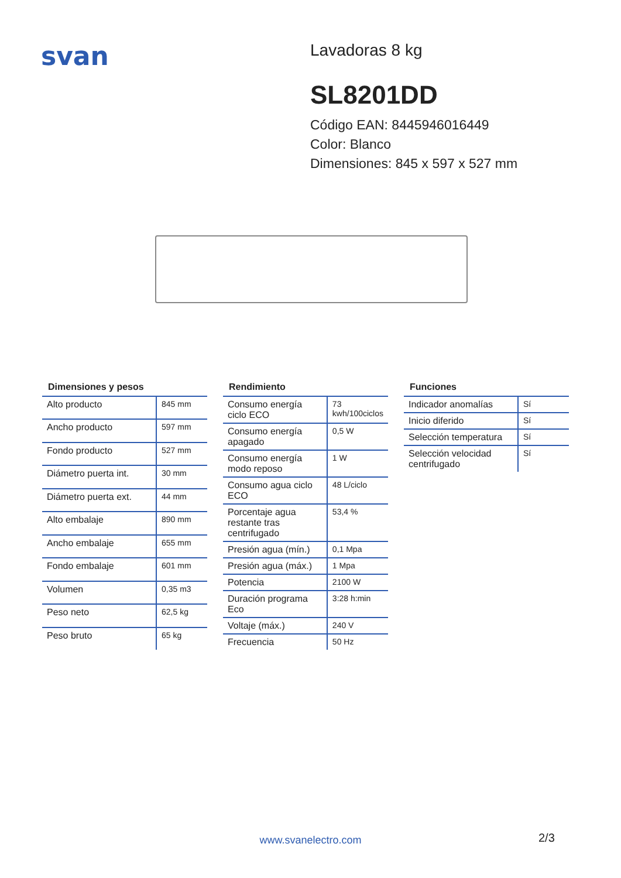svan
Lavadoras 8 kg
SL8201DD
Código EAN: 8445946016449
Color: Blanco
Dimensiones: 845 x 597 x 527 mm
Dimensiones y pesos
| Alto producto | 845 mm |
| Ancho producto | 597 mm |
| Fondo producto | 527 mm |
| Diámetro puerta int. | 30 mm |
| Diámetro puerta ext. | 44 mm |
| Alto embalaje | 890 mm |
| Ancho embalaje | 655 mm |
| Fondo embalaje | 601 mm |
| Volumen | 0,35 m3 |
| Peso neto | 62,5 kg |
| Peso bruto | 65 kg |
Rendimiento
| Consumo energía ciclo ECO | 73 kwh/100ciclos |
| Consumo energía apagado | 0,5 W |
| Consumo energía modo reposo | 1 W |
| Consumo agua ciclo ECO | 48 L/ciclo |
| Porcentaje agua restante tras centrifugado | 53,4 % |
| Presión agua (mín.) | 0,1 Mpa |
| Presión agua (máx.) | 1 Mpa |
| Potencia | 2100 W |
| Duración programa Eco | 3:28 h:min |
| Voltaje (máx.) | 240 V |
| Frecuencia | 50 Hz |
Funciones
| Indicador anomalías | Sí |
| Inicio diferido | Sí |
| Selección temperatura | Sí |
| Selección velocidad centrifugado | Sí |
www.svanelectro.com 2/3